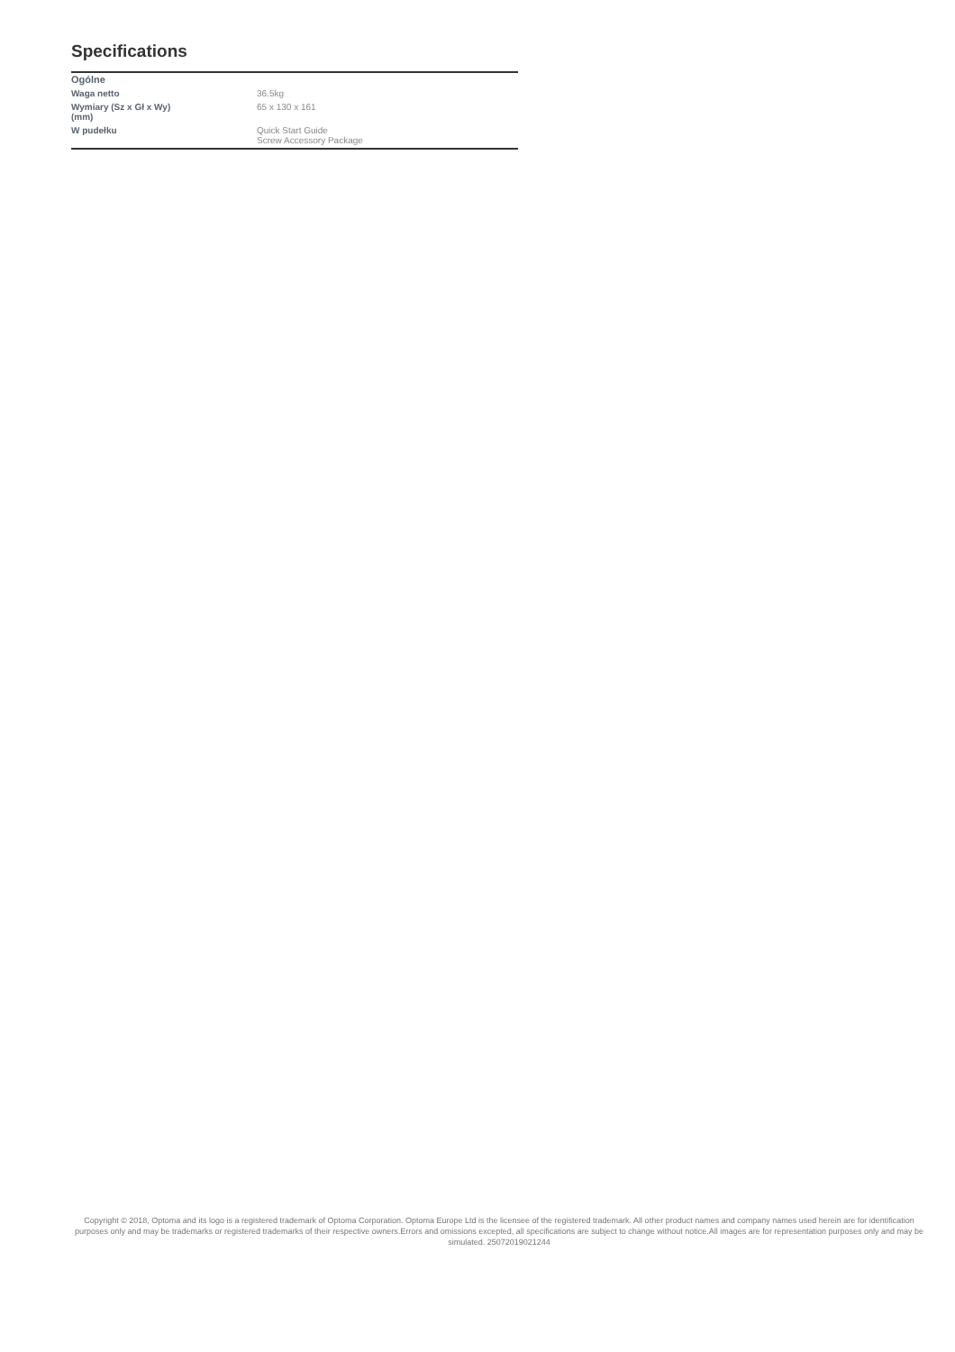Specifications
| Ogólne | |
| --- | --- |
| Waga netto | 36.5kg |
| Wymiary (Sz x Gł x Wy) (mm) | 65 x 130 x 161 |
| W pudełku | Quick Start Guide Screw Accessory Package |
Copyright © 2018, Optoma and its logo is a registered trademark of Optoma Corporation. Optoma Europe Ltd is the licensee of the registered trademark. All other product names and company names used herein are for identification purposes only and may be trademarks or registered trademarks of their respective owners.Errors and omissions excepted, all specifications are subject to change without notice.All images are for representation purposes only and may be simulated. 25072019021244